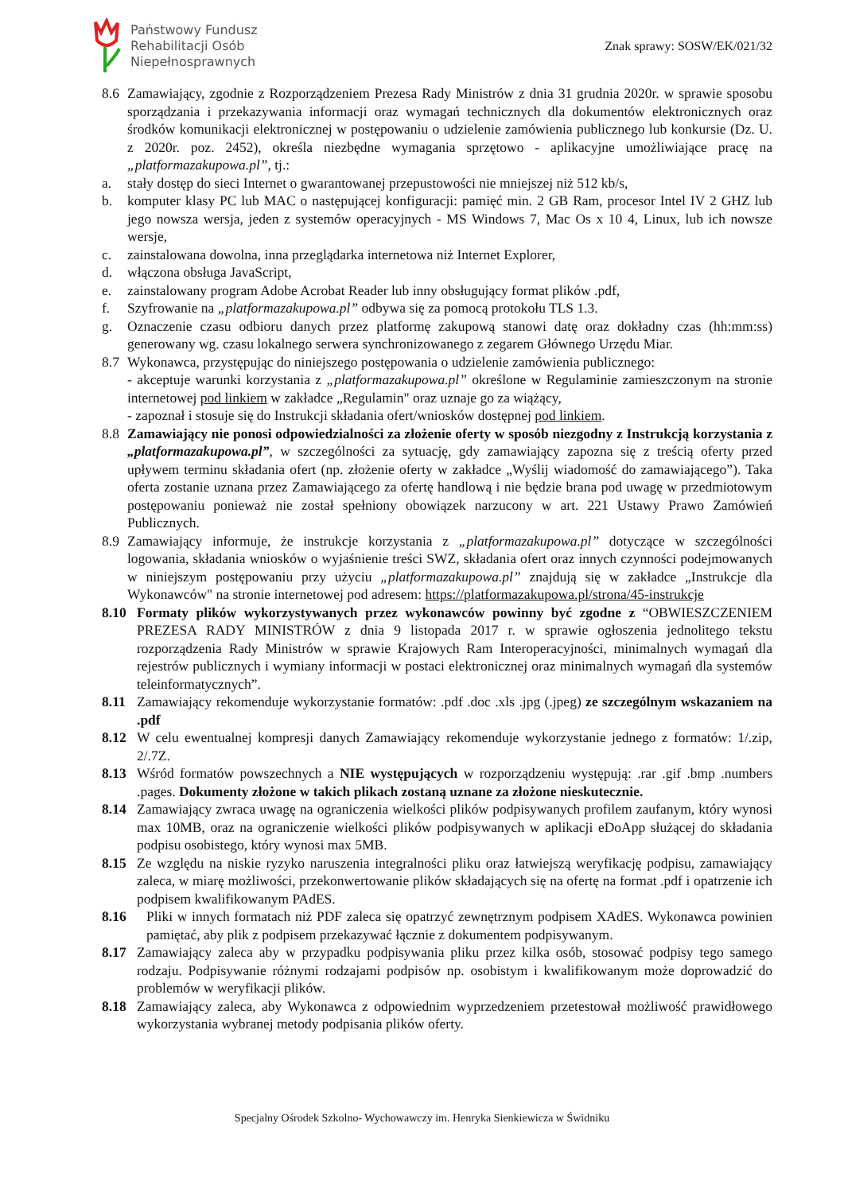Państwowy Fundusz
Rehabilitacji Osób
Niepełnosprawnych
Znak sprawy: SOSW/EK/021/32
8.6 Zamawiający, zgodnie z Rozporządzeniem Prezesa Rady Ministrów z dnia 31 grudnia 2020r. w sprawie sposobu sporządzania i przekazywania informacji oraz wymagań technicznych dla dokumentów elektronicznych oraz środków komunikacji elektronicznej w postępowaniu o udzielenie zamówienia publicznego lub konkursie (Dz. U. z 2020r. poz. 2452), określa niezbędne wymagania sprzętowo - aplikacyjne umożliwiające pracę na „platformazakupowa.pl”, tj.:
a. stały dostęp do sieci Internet o gwarantowanej przepustowości nie mniejszej niż 512 kb/s,
b. komputer klasy PC lub MAC o następującej konfiguracji: pamięć min. 2 GB Ram, procesor Intel IV 2 GHZ lub jego nowsza wersja, jeden z systemów operacyjnych - MS Windows 7, Mac Os x 10 4, Linux, lub ich nowsze wersje,
c. zainstalowana dowolna, inna przeglądarka internetowa niż Internet Explorer,
d. włączona obsługa JavaScript,
e. zainstalowany program Adobe Acrobat Reader lub inny obsługujący format plików .pdf,
f. Szyfrowanie na „platformazakupowa.pl” odbywa się za pomocą protokołu TLS 1.3.
g. Oznaczenie czasu odbioru danych przez platformę zakupową stanowi datę oraz dokładny czas (hh:mm:ss) generowany wg. czasu lokalnego serwera synchronizowanego z zegarem Głównego Urzędu Miar.
8.7 Wykonawca, przystępując do niniejszego postępowania o udzielenie zamówienia publicznego:
- akceptuje warunki korzystania z „platformazakupowa.pl” określone w Regulaminie zamieszczonym na stronie internetowej pod linkiem w zakładce „Regulamin" oraz uznaje go za wiążący,
- zapoznał i stosuje się do Instrukcji składania ofert/wniosków dostępnej pod linkiem.
8.8 Zamawiający nie ponosi odpowiedzialności za złożenie oferty w sposób niezgodny z Instrukcją korzystania z „platformazakupowa.pl”, w szczególności za sytuację, gdy zamawiający zapozna się z treścią oferty przed upływem terminu składania ofert (np. złożenie oferty w zakładce „Wyślij wiadomość do zamawiającego”). Taka oferta zostanie uznana przez Zamawiającego za ofertę handlową i nie będzie brana pod uwagę w przedmiotowym postępowaniu ponieważ nie został spełniony obowiązek narzucony w art. 221 Ustawy Prawo Zamówień Publicznych.
8.9 Zamawiający informuje, że instrukcje korzystania z „platformazakupowa.pl” dotyczące w szczególności logowania, składania wniosków o wyjaśnienie treści SWZ, składania ofert oraz innych czynności podejmowanych w niniejszym postępowaniu przy użyciu „platformazakupowa.pl” znajdują się w zakładce „Instrukcje dla Wykonawców" na stronie internetowej pod adresem: https://platformazakupowa.pl/strona/45-instrukcje
8.10 Formaty plików wykorzystywanych przez wykonawców powinny być zgodne z “OBWIESZCZENIEM PREZESA RADY MINISTRÓW z dnia 9 listopada 2017 r. w sprawie ogłoszenia jednolitego tekstu rozporządzenia Rady Ministrów w sprawie Krajowych Ram Interoperacyjności, minimalnych wymagań dla rejestrów publicznych i wymiany informacji w postaci elektronicznej oraz minimalnych wymagań dla systemów teleinformatycznych”.
8.11 Zamawiający rekomenduje wykorzystanie formatów: .pdf .doc .xls .jpg (.jpeg) ze szczególnym wskazaniem na .pdf
8.12 W celu ewentualnej kompresji danych Zamawiający rekomenduje wykorzystanie jednego z formatów: 1/.zip, 2/.7Z.
8.13 Wśród formatów powszechnych a NIE występujących w rozporządzeniu występują: .rar .gif .bmp .numbers .pages. Dokumenty złożone w takich plikach zostaną uznane za złożone nieskutecznie.
8.14 Zamawiający zwraca uwagę na ograniczenia wielkości plików podpisywanych profilem zaufanym, który wynosi max 10MB, oraz na ograniczenie wielkości plików podpisywanych w aplikacji eDoApp służącej do składania podpisu osobistego, który wynosi max 5MB.
8.15 Ze względu na niskie ryzyko naruszenia integralności pliku oraz łatwiejszą weryfikację podpisu, zamawiający zaleca, w miarę możliwości, przekonwertowanie plików składających się na ofertę na format .pdf i opatrzenie ich podpisem kwalifikowanym PAdES.
8.16 Pliki w innych formatach niż PDF zaleca się opatrzyć zewnętrznym podpisem XAdES. Wykonawca powinien pamiętać, aby plik z podpisem przekazywać łącznie z dokumentem podpisywanym.
8.17 Zamawiający zaleca aby w przypadku podpisywania pliku przez kilka osób, stosować podpisy tego samego rodzaju. Podpisywanie różnymi rodzajami podpisów np. osobistym i kwalifikowanym może doprowadzić do problemów w weryfikacji plików.
8.18 Zamawiający zaleca, aby Wykonawca z odpowiednim wyprzedzeniem przetestował możliwość prawidłowego wykorzystania wybranej metody podpisania plików oferty.
Specjalny Ośrodek Szkolno- Wychowawczy im. Henryka Sienkiewicza w Świdniku